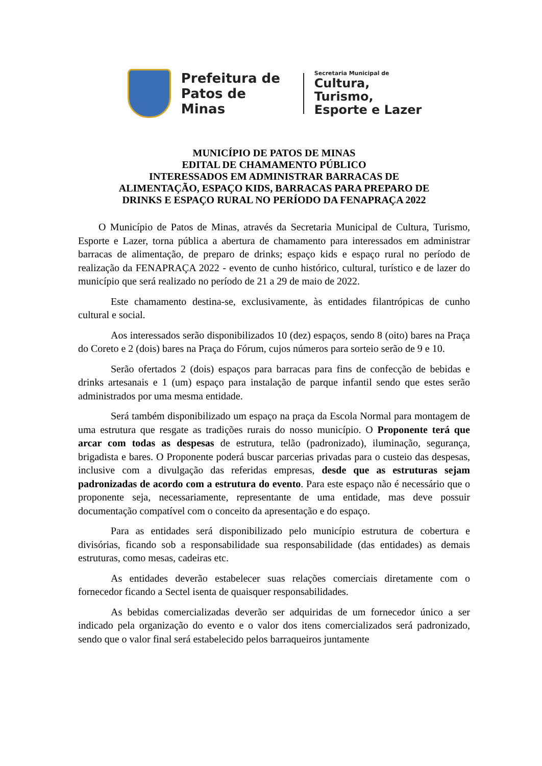Prefeitura de
Patos de Minas
Secretaria Municipal de
Cultura, Turismo,
Esporte e Lazer
MUNICÍPIO DE PATOS DE MINAS
EDITAL DE CHAMAMENTO PÚBLICO
INTERESSADOS EM ADMINISTRAR BARRACAS DE
ALIMENTAÇÃO, ESPAÇO KIDS, BARRACAS PARA PREPARO DE
DRINKS E ESPAÇO RURAL NO PERÍODO DA FENAPRAÇA 2022
O Município de Patos de Minas, através da Secretaria Municipal de Cultura, Turismo, Esporte e Lazer, torna pública a abertura de chamamento para interessados em administrar barracas de alimentação, de preparo de drinks; espaço kids e espaço rural no período de realização da FENAPRAÇA 2022 - evento de cunho histórico, cultural, turístico e de lazer do município que será realizado no período de 21 a 29 de maio de 2022.
Este chamamento destina-se, exclusivamente, às entidades filantrópicas de cunho cultural e social.
Aos interessados serão disponibilizados 10 (dez) espaços, sendo 8 (oito) bares na Praça do Coreto e 2 (dois) bares na Praça do Fórum, cujos números para sorteio serão de 9 e 10.
Serão ofertados 2 (dois) espaços para barracas para fins de confecção de bebidas e drinks artesanais e 1 (um) espaço para instalação de parque infantil sendo que estes serão administrados por uma mesma entidade.
Será também disponibilizado um espaço na praça da Escola Normal para montagem de uma estrutura que resgate as tradições rurais do nosso município. O Proponente terá que arcar com todas as despesas de estrutura, telão (padronizado), iluminação, segurança, brigadista e bares. O Proponente poderá buscar parcerias privadas para o custeio das despesas, inclusive com a divulgação das referidas empresas, desde que as estruturas sejam padronizadas de acordo com a estrutura do evento. Para este espaço não é necessário que o proponente seja, necessariamente, representante de uma entidade, mas deve possuir documentação compatível com o conceito da apresentação e do espaço.
Para as entidades será disponibilizado pelo município estrutura de cobertura e divisórias, ficando sob a responsabilidade sua responsabilidade (das entidades) as demais estruturas, como mesas, cadeiras etc.
As entidades deverão estabelecer suas relações comerciais diretamente com o fornecedor ficando a Sectel isenta de quaisquer responsabilidades.
As bebidas comercializadas deverão ser adquiridas de um fornecedor único a ser indicado pela organização do evento e o valor dos itens comercializados será padronizado, sendo que o valor final será estabelecido pelos barraqueiros juntamente